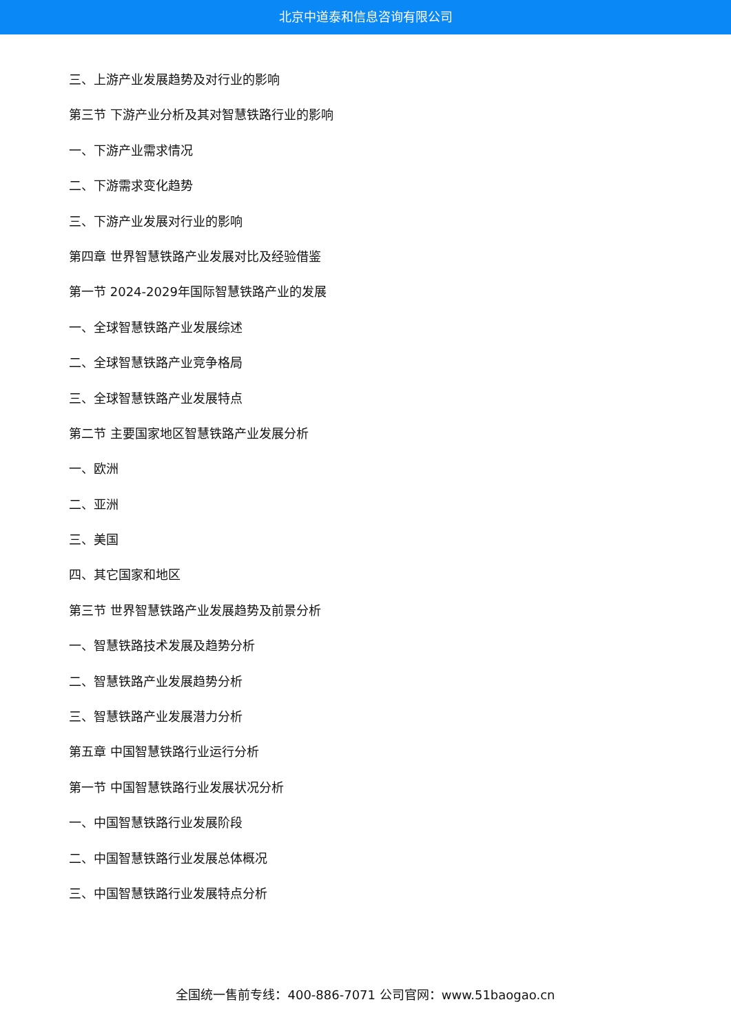北京中道泰和信息咨询有限公司
三、上游产业发展趋势及对行业的影响
第三节 下游产业分析及其对智慧铁路行业的影响
一、下游产业需求情况
二、下游需求变化趋势
三、下游产业发展对行业的影响
第四章 世界智慧铁路产业发展对比及经验借鉴
第一节 2024-2029年国际智慧铁路产业的发展
一、全球智慧铁路产业发展综述
二、全球智慧铁路产业竞争格局
三、全球智慧铁路产业发展特点
第二节 主要国家地区智慧铁路产业发展分析
一、欧洲
二、亚洲
三、美国
四、其它国家和地区
第三节 世界智慧铁路产业发展趋势及前景分析
一、智慧铁路技术发展及趋势分析
二、智慧铁路产业发展趋势分析
三、智慧铁路产业发展潜力分析
第五章 中国智慧铁路行业运行分析
第一节 中国智慧铁路行业发展状况分析
一、中国智慧铁路行业发展阶段
二、中国智慧铁路行业发展总体概况
三、中国智慧铁路行业发展特点分析
全国统一售前专线：400-886-7071 公司官网：www.51baogao.cn